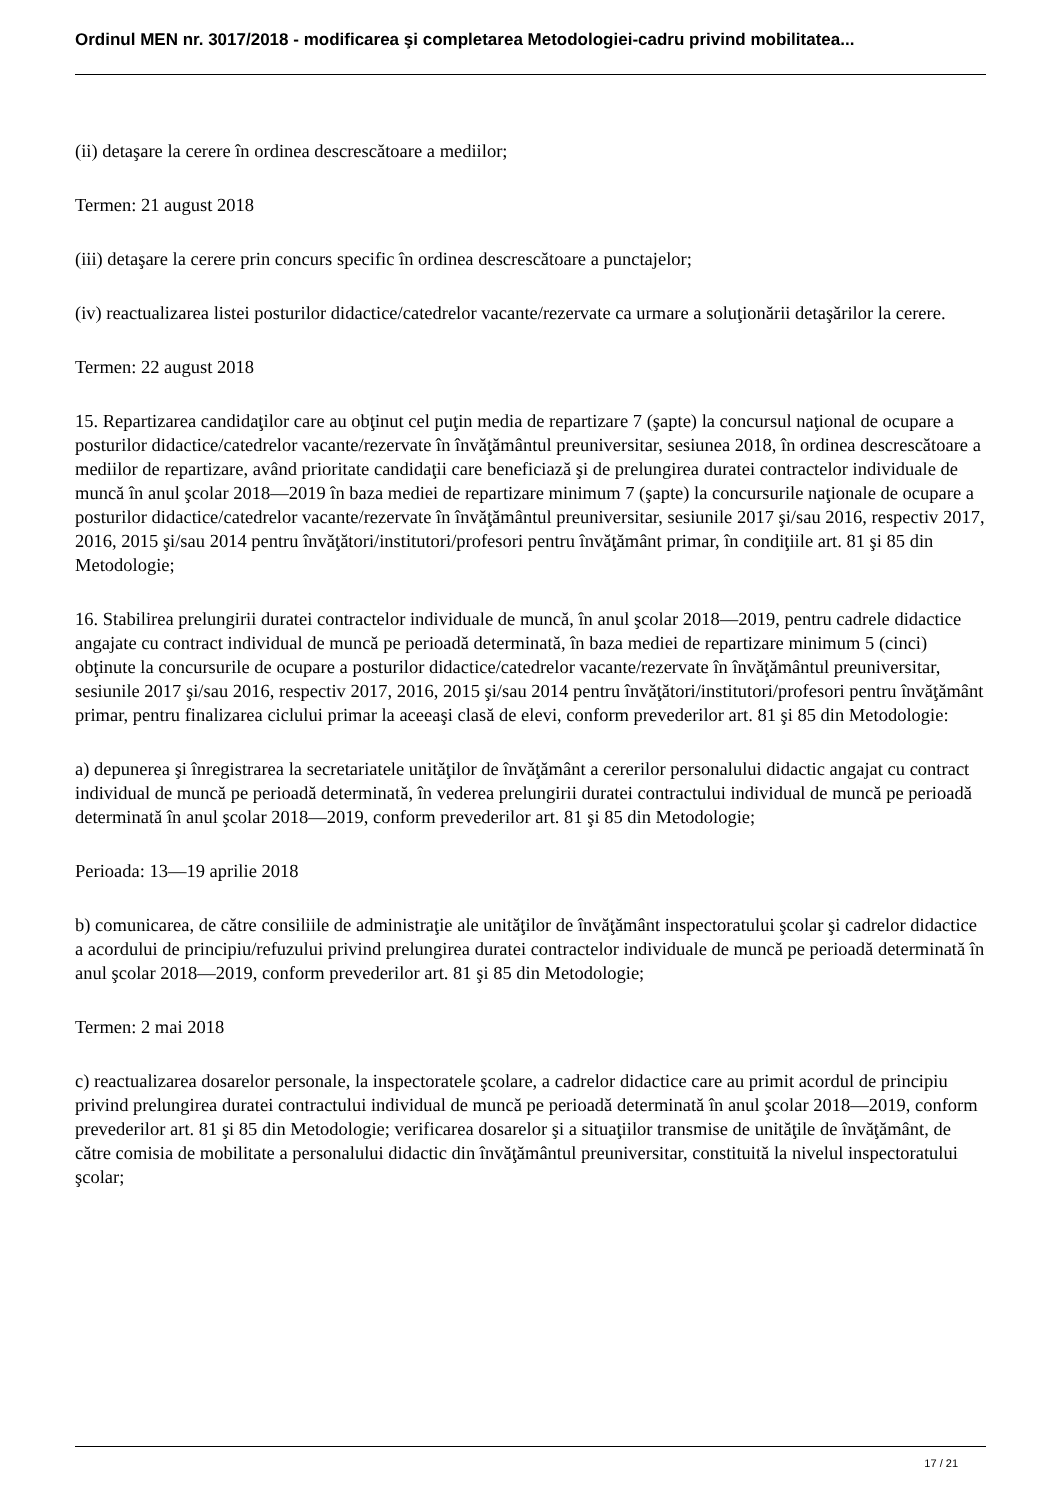Ordinul MEN nr. 3017/2018 - modificarea şi completarea Metodologiei-cadru privind mobilitatea...
(ii) detaşare la cerere în ordinea descrescătoare a mediilor;
Termen: 21 august 2018
(iii) detaşare la cerere prin concurs specific în ordinea descrescătoare a punctajelor;
(iv) reactualizarea listei posturilor didactice/catedrelor vacante/rezervate ca urmare a soluţionării detaşărilor la cerere.
Termen: 22 august 2018
15. Repartizarea candidaţilor care au obţinut cel puţin media de repartizare 7 (şapte) la concursul naţional de ocupare a posturilor didactice/catedrelor vacante/rezervate în învăţământul preuniversitar, sesiunea 2018, în ordinea descrescătoare a mediilor de repartizare, având prioritate candidaţii care beneficiază şi de prelungirea duratei contractelor individuale de muncă în anul şcolar 2018—2019 în baza mediei de repartizare minimum 7 (şapte) la concursurile naţionale de ocupare a posturilor didactice/catedrelor vacante/rezervate în învăţământul preuniversitar, sesiunile 2017 şi/sau 2016, respectiv 2017, 2016, 2015 şi/sau 2014 pentru învăţători/institutori/profesori pentru învăţământ primar, în condiţiile art. 81 şi 85 din Metodologie;
16. Stabilirea prelungirii duratei contractelor individuale de muncă, în anul şcolar 2018—2019, pentru cadrele didactice angajate cu contract individual de muncă pe perioadă determinată, în baza mediei de repartizare minimum 5 (cinci) obţinute la concursurile de ocupare a posturilor didactice/catedrelor vacante/rezervate în învăţământul preuniversitar, sesiunile 2017 şi/sau 2016, respectiv 2017, 2016, 2015 şi/sau 2014 pentru învăţători/institutori/profesori pentru învăţământ primar, pentru finalizarea ciclului primar la aceeaşi clasă de elevi, conform prevederilor art. 81 şi 85 din Metodologie:
a) depunerea şi înregistrarea la secretariatele unităţilor de învăţământ a cererilor personalului didactic angajat cu contract individual de muncă pe perioadă determinată, în vederea prelungirii duratei contractului individual de muncă pe perioadă determinată în anul şcolar 2018—2019, conform prevederilor art. 81 şi 85 din Metodologie;
Perioada: 13—19 aprilie 2018
b) comunicarea, de către consiliile de administraţie ale unităţilor de învăţământ inspectoratului şcolar şi cadrelor didactice a acordului de principiu/refuzului privind prelungirea duratei contractelor individuale de muncă pe perioadă determinată în anul şcolar 2018—2019, conform prevederilor art. 81 şi 85 din Metodologie;
Termen: 2 mai 2018
c) reactualizarea dosarelor personale, la inspectoratele şcolare, a cadrelor didactice care au primit acordul de principiu privind prelungirea duratei contractului individual de muncă pe perioadă determinată în anul şcolar 2018—2019, conform prevederilor art. 81 şi 85 din Metodologie; verificarea dosarelor şi a situaţiilor transmise de unităţile de învăţământ, de către comisia de mobilitate a personalului didactic din învăţământul preuniversitar, constituită la nivelul inspectoratului şcolar;
17 / 21